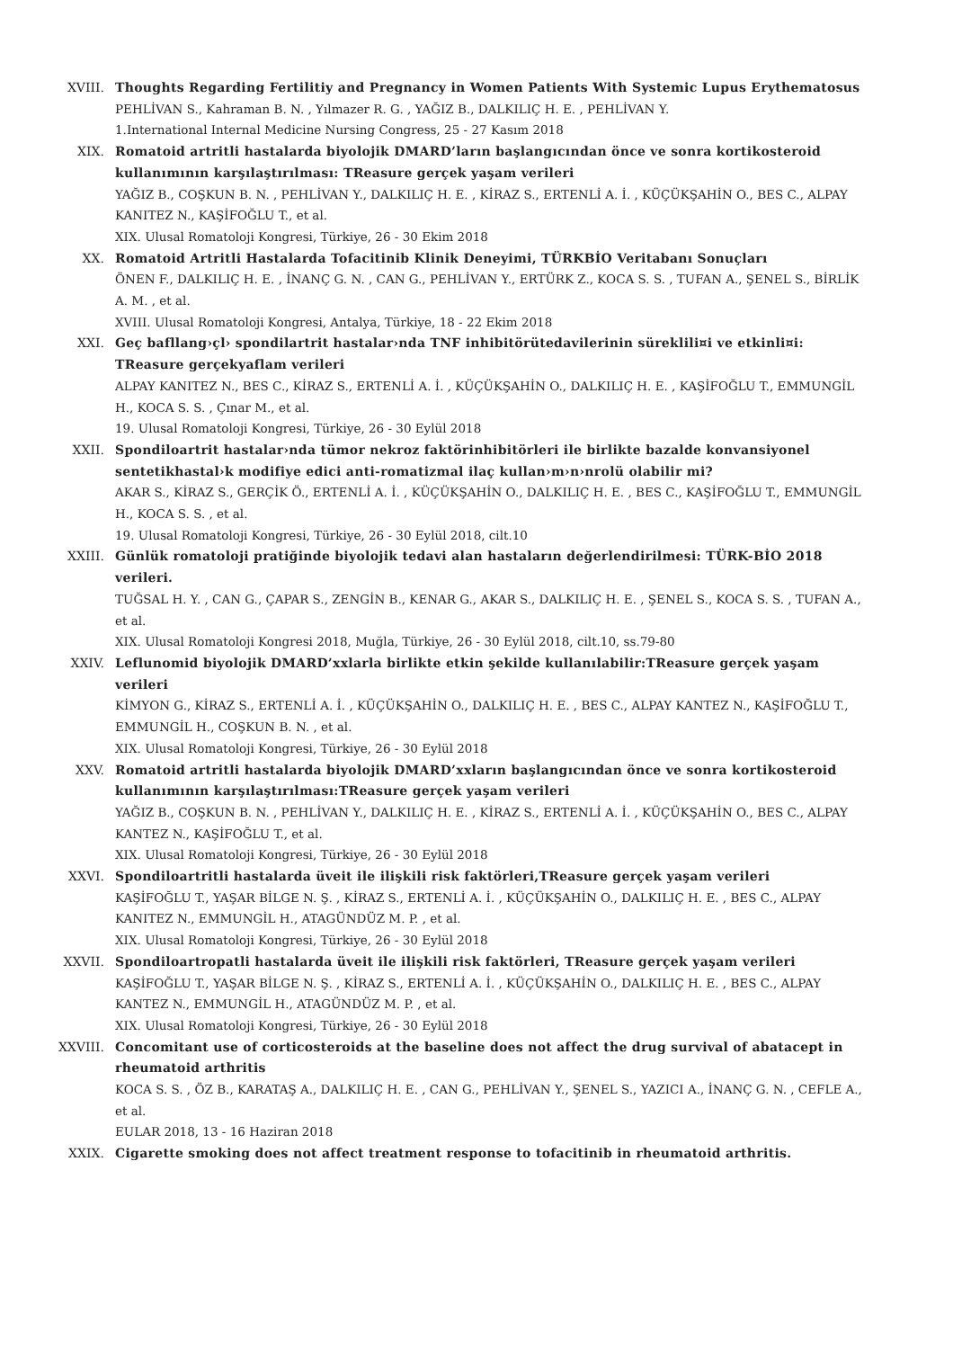XVIII. Thoughts Regarding Fertilitiy and Pregnancy in Women Patients With Systemic Lupus Erythematosus
PEHLİVAN S., Kahraman B. N. , Yılmazer R. G. , YAĞIZ B., DALKILIÇ H. E. , PEHLİVAN Y.
1.International Internal Medicine Nursing Congress, 25 - 27 Kasım 2018
XIX. Romatoid artritli hastalarda biyolojik DMARD’ların başlangıcından önce ve sonra kortikosteroid kullanımının karşılaştırılması: TReasure gerçek yaşam verileri
YAĞIZ B., COŞKUN B. N. , PEHLİVAN Y., DALKILIÇ H. E. , KİRAZ S., ERTENLİ A. İ. , KÜÇÜKŞAHİN O., BES C., ALPAY KANITEZ N., KAŞİFOĞLU T., et al.
XIX. Ulusal Romatoloji Kongresi, Türkiye, 26 - 30 Ekim 2018
XX. Romatoid Artritli Hastalarda Tofacitinib Klinik Deneyimi, TÜRKBİO Veritabanı Sonuçları
ÖNEN F., DALKILIÇ H. E. , İNANÇ G. N. , CAN G., PEHLİVAN Y., ERTÜRK Z., KOCA S. S. , TUFAN A., ŞENEL S., BİRLİK A. M. , et al.
XVIII. Ulusal Romatoloji Kongresi, Antalya, Türkiye, 18 - 22 Ekim 2018
XXI. Geç bafllang›çl› spondilartrit hastalar›nda TNF inhibitörütedavilerinin süreklili¤i ve etkinli¤i: TReasure gerçekyaflam verileri
ALPAY KANITEZ N., BES C., KİRAZ S., ERTENLİ A. İ. , KÜÇÜKŞAHİN O., DALKILIÇ H. E. , KAŞİFOĞLU T., EMMUNGİL H., KOCA S. S. , Çınar M., et al.
19. Ulusal Romatoloji Kongresi, Türkiye, 26 - 30 Eylül 2018
XXII. Spondiloartrit hastalar›nda tümor nekroz faktörinhibitörleri ile birlikte bazalde konvansiyonel sentetikhastal›k modifiye edici anti-romatizmal ilaç kullan›m›n›nrolü olabilir mi?
AKAR S., KİRAZ S., GERÇİK Ö., ERTENLİ A. İ. , KÜÇÜKŞAHİN O., DALKILIÇ H. E. , BES C., KAŞİFOĞLU T., EMMUNGİL H., KOCA S. S. , et al.
19. Ulusal Romatoloji Kongresi, Türkiye, 26 - 30 Eylül 2018, cilt.10
XXIII. Günlük romatoloji pratiğinde biyolojik tedavi alan hastaların değerlendirilmesi: TÜRK-BİO 2018 verileri.
TUĞSAL H. Y. , CAN G., ÇAPAR S., ZENGİN B., KENAR G., AKAR S., DALKILIÇ H. E. , ŞENEL S., KOCA S. S. , TUFAN A., et al.
XIX. Ulusal Romatoloji Kongresi 2018, Muğla, Türkiye, 26 - 30 Eylül 2018, cilt.10, ss.79-80
XXIV. Leflunomid biyolojik DMARD’xxlarla birlikte etkin şekilde kullanılabilir:TReasure gerçek yaşam verileri
KİMYON G., KİRAZ S., ERTENLİ A. İ. , KÜÇÜKŞAHİN O., DALKILIÇ H. E. , BES C., ALPAY KANTEZ N., KAŞİFOĞLU T., EMMUNGİL H., COŞKUN B. N. , et al.
XIX. Ulusal Romatoloji Kongresi, Türkiye, 26 - 30 Eylül 2018
XXV. Romatoid artritli hastalarda biyolojik DMARD’xxların başlangıcından önce ve sonra kortikosteroid kullanımının karşılaştırılması:TReasure gerçek yaşam verileri
YAĞIZ B., COŞKUN B. N. , PEHLİVAN Y., DALKILIÇ H. E. , KİRAZ S., ERTENLİ A. İ. , KÜÇÜKŞAHİN O., BES C., ALPAY KANTEZ N., KAŞİFOĞLU T., et al.
XIX. Ulusal Romatoloji Kongresi, Türkiye, 26 - 30 Eylül 2018
XXVI. Spondiloartritli hastalarda üveit ile ilişkili risk faktörleri,TReasure gerçek yaşam verileri
KAŞİFOĞLU T., YAŞAR BİLGE N. Ş. , KİRAZ S., ERTENLİ A. İ. , KÜÇÜKŞAHİN O., DALKILIÇ H. E. , BES C., ALPAY KANITEZ N., EMMUNGİL H., ATAGÜNDÜZ M. P. , et al.
XIX. Ulusal Romatoloji Kongresi, Türkiye, 26 - 30 Eylül 2018
XXVII. Spondiloartropatli hastalarda üveit ile ilişkili risk faktörleri, TReasure gerçek yaşam verileri
KAŞİFOĞLU T., YAŞAR BİLGE N. Ş. , KİRAZ S., ERTENLİ A. İ. , KÜÇÜKŞAHİN O., DALKILIÇ H. E. , BES C., ALPAY KANTEZ N., EMMUNGİL H., ATAGÜNDÜZ M. P. , et al.
XIX. Ulusal Romatoloji Kongresi, Türkiye, 26 - 30 Eylül 2018
XXVIII. Concomitant use of corticosteroids at the baseline does not affect the drug survival of abatacept in rheumatoid arthritis
KOCA S. S. , ÖZ B., KARATAŞ A., DALKILIÇ H. E. , CAN G., PEHLİVAN Y., ŞENEL S., YAZICI A., İNANÇ G. N. , CEFLE A., et al.
EULAR 2018, 13 - 16 Haziran 2018
XXIX. Cigarette smoking does not affect treatment response to tofacitinib in rheumatoid arthritis.